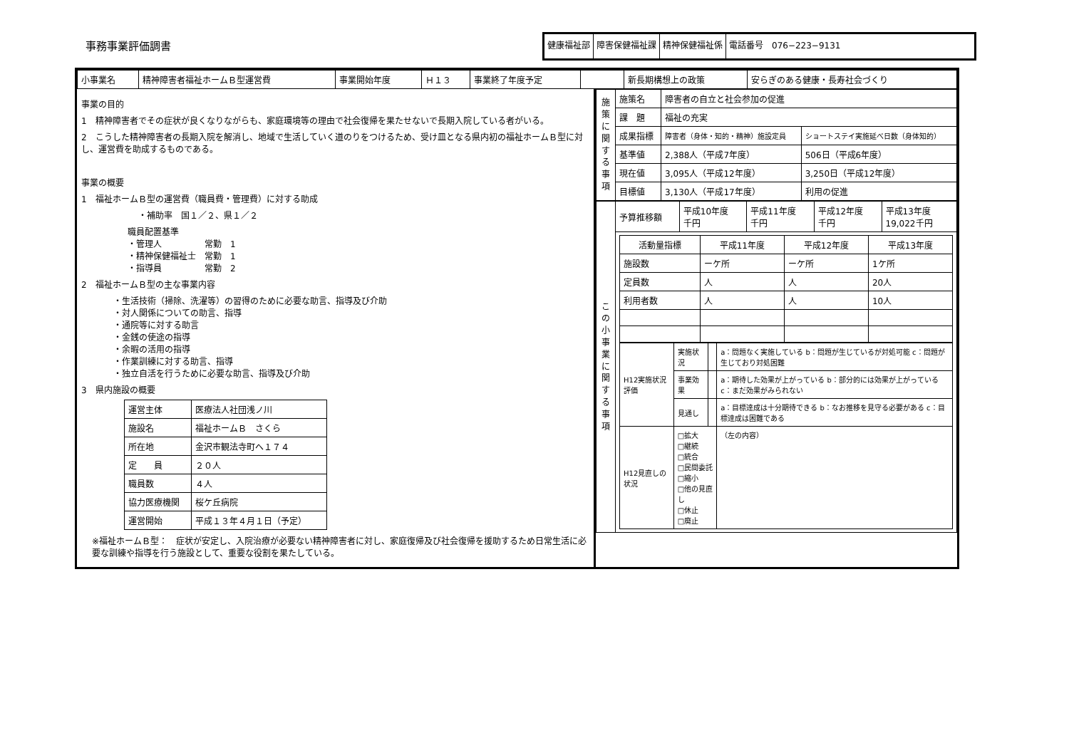事務事業評価調書
健康福祉部 障害保健福祉課 精神保健福祉係 電話番号　076−223−9131
| 小事業名 | 精神障害者福祉ホームＢ型運営費 | 事業開始年度 | Ｈ１３ | 事業終了年度予定 | | 新長期構想上の政策 | 安らぎのある健康・長寿社会づくり |
事業の目的
1　精神障害者でその症状が良くなりながらも、家庭環境等の理由で社会復帰を果たせないで長期入院している者がいる。
2　こうした精神障害者の長期入院を解消し、地域で生活していく道のりをつけるため、受け皿となる県内初の福祉ホームＢ型に対し、運営費を助成するものである。
事業の概要
1　福祉ホームＢ型の運営費（職員費・管理費）に対する助成
・補助率　国１／２、県１／２
職員配置基準
・管理人　　　　　常勤　1
・精神保健福祉士　常勤　1
・指導員　　　　　常勤　2
2　福祉ホームＢ型の主な事業内容
・生活技術（掃除、洗濯等）の習得のために必要な助言、指導及び介助
・対人関係についての助言、指導
・通院等に対する助言
・金銭の使途の指導
・余暇の活用の指導
・作業訓練に対する助言、指導
・独立自活を行うために必要な助言、指導及び介助
3　県内施設の概要
| 運営主体 | 医療法人社団浅ノ川 |
| 施設名 | 福祉ホームＢ さくら |
| 所在地 | 金沢市観法寺町へ１７４ |
| 定 員 | ２０人 |
| 職員数 | ４人 |
| 協力医療機関 | 桜ケ丘病院 |
| 運営開始 | 平成１３年４月１日（予定） |
※福祉ホームＢ型：　症状が安定し、入院治療が必要ない精神障害者に対し、家庭復帰及び社会復帰を援助するため日常生活に必要な訓練や指導を行う施設として、重要な役割を果たしている。
| 施策に関する事項 | 施策名 | 障害者の自立と社会参加の促進 | |
| | 課 題 | 福祉の充実 | |
| | 成果指標 | 障害者（身体・知的・精神）施設定員 | ショートステイ実施延べ日数（身体知的） |
| | 基準値 | 2,388人（平成7年度） | 506日（平成6年度） |
| | 現在値 | 3,095人（平成12年度） | 3,250日（平成12年度） |
| | 目標値 | 3,130人（平成17年度） | 利用の促進 |
| この小事業に関する事項 | 予算推移額 | 平成10年度 千円 | 平成11年度 千円 | 平成12年度 千円 | 平成13年度 19,022千円 |
| | / 活動量指標 / 平成11年度 / 平成12年度 / 平成13年度 / / --- / --- / --- / --- / / 施設数 / ーケ所 / ーケ所 / 1ケ所 / / 定員数 / 人 / 人 / 20人 / / 利用者数 / 人 / 人 / 10人 / / H12実施状況評価 / 実施状況 / / a：問題なく実施している b：問題が生じているが対処可能 c：問題が生じており対処困難 / / / 事業効果 / / a：期待した効果が上がっている b：部分的には効果が上がっている c：まだ効果がみられない / / / 見通し / / a：目標達成は十分期待できる b：なお推移を見守る必要がある c：目標達成は困難である / / H12見直しの状況 / □拡大 □継続 □統合 □民間委託 □縮小 □他の見直し □休止 □廃止 / / （左の内容） / | | | | |